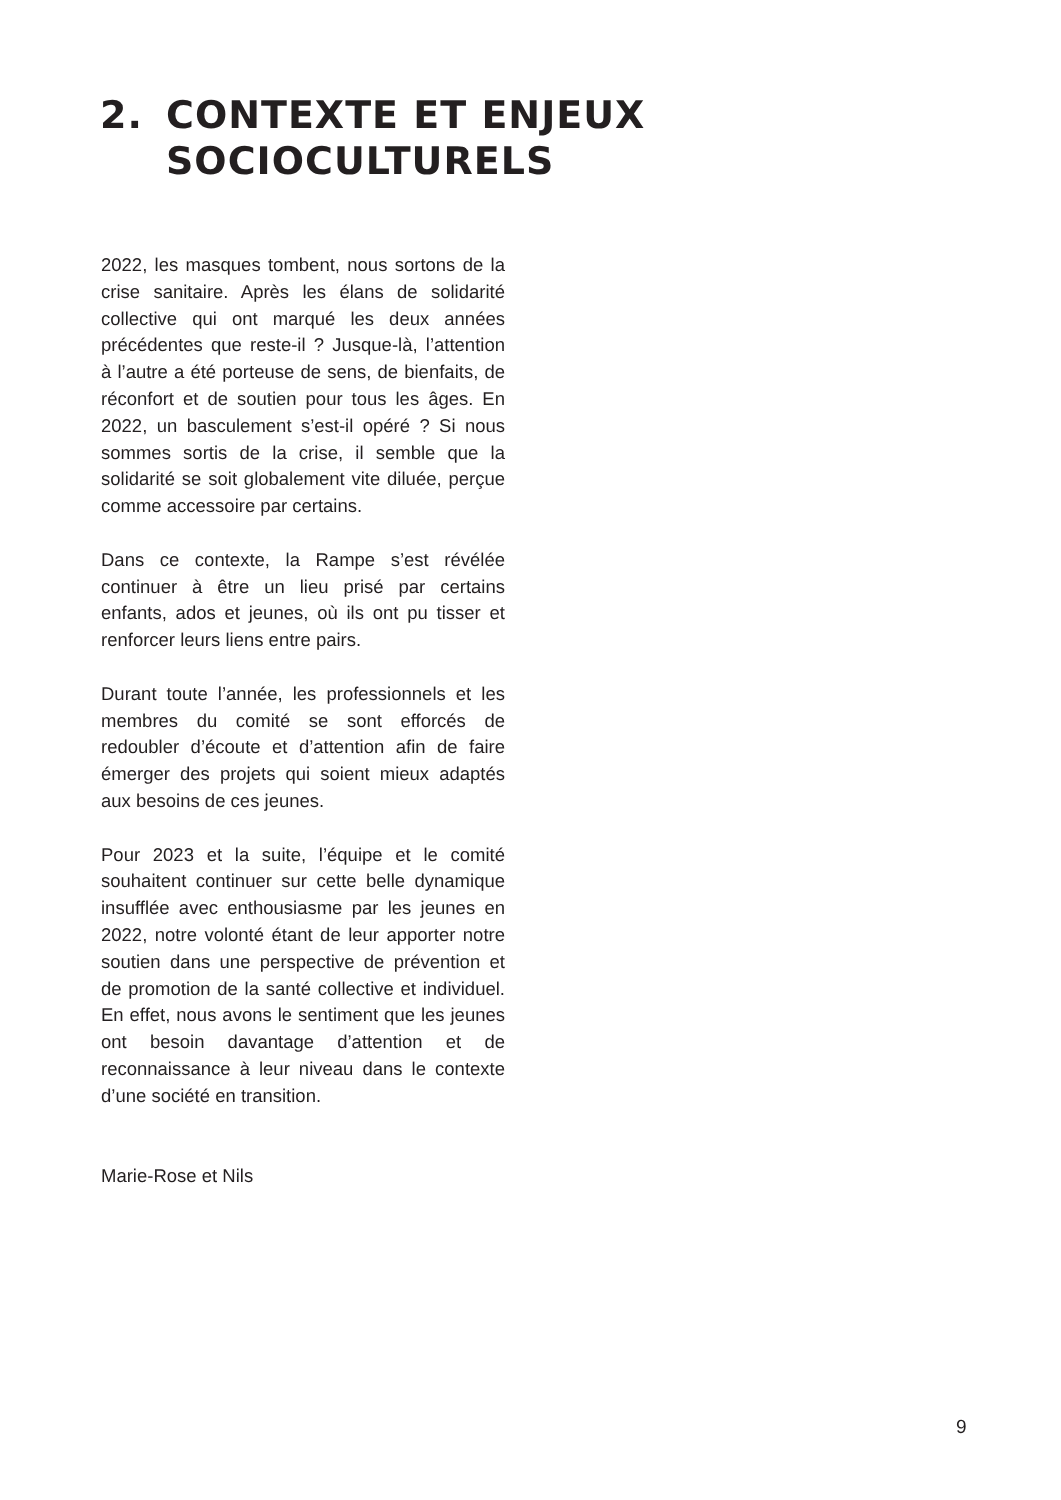2. CONTEXTE ET ENJEUX
SOCIOCULTURELS
2022, les masques tombent, nous sortons de la crise sanitaire. Après les élans de solidarité collective qui ont marqué les deux années précédentes que reste-il ? Jusque-là, l’attention à l’autre a été porteuse de sens, de bienfaits, de réconfort et de soutien pour tous les âges. En 2022, un basculement s’est-il opéré ? Si nous sommes sortis de la crise, il semble que la solidarité se soit globalement vite diluée, perçue comme accessoire par certains.
Dans ce contexte, la Rampe s’est révélée continuer à être un lieu prisé par certains enfants, ados et jeunes, où ils ont pu tisser et renforcer leurs liens entre pairs.
Durant toute l’année, les professionnels et les membres du comité se sont efforcés de redoubler d’écoute et d’attention afin de faire émerger des projets qui soient mieux adaptés aux besoins de ces jeunes.
Pour 2023 et la suite, l’équipe et le comité souhaitent continuer sur cette belle dynamique insufflée avec enthousiasme par les jeunes en 2022, notre volonté étant de leur apporter notre soutien dans une perspective de prévention et de promotion de la santé collective et individuel. En effet, nous avons le sentiment que les jeunes ont besoin davantage d’attention et de reconnaissance à leur niveau dans le contexte d’une société en transition.
Marie-Rose et Nils
9